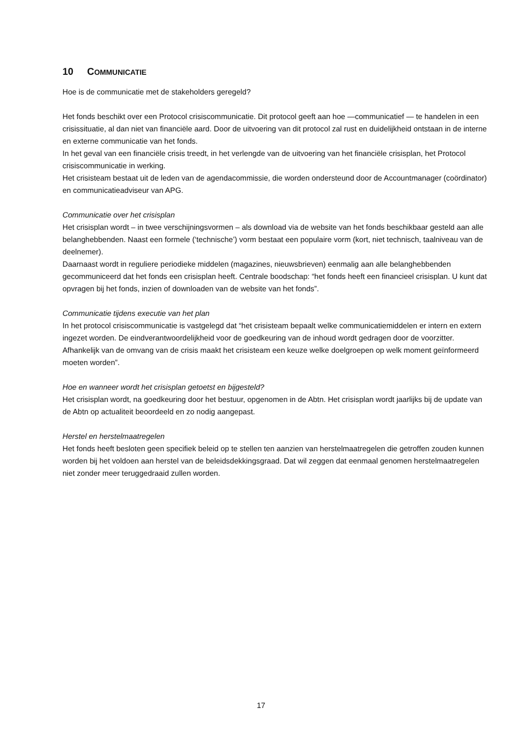10 COMMUNICATIE
Hoe is de communicatie met de stakeholders geregeld?
Het fonds beschikt over een Protocol crisiscommunicatie. Dit protocol geeft aan hoe —communicatief — te handelen in een crisissituatie, al dan niet van financiële aard. Door de uitvoering van dit protocol zal rust en duidelijkheid ontstaan in de interne en externe communicatie van het fonds.
In het geval van een financiële crisis treedt, in het verlengde van de uitvoering van het financiële crisisplan, het Protocol crisiscommunicatie in werking.
Het crisisteam bestaat uit de leden van de agendacommissie, die worden ondersteund door de Accountmanager (coördinator) en communicatieadviseur van APG.
Communicatie over het crisisplan
Het crisisplan wordt – in twee verschijningsvormen – als download via de website van het fonds beschikbaar gesteld aan alle belanghebbenden. Naast een formele (‘technische’) vorm bestaat een populaire vorm (kort, niet technisch, taalniveau van de deelnemer).
Daarnaast wordt in reguliere periodieke middelen (magazines, nieuwsbrieven) eenmalig aan alle belanghebbenden gecommuniceerd dat het fonds een crisisplan heeft. Centrale boodschap: “het fonds heeft een financieel crisisplan. U kunt dat opvragen bij het fonds, inzien of downloaden van de website van het fonds”.
Communicatie tijdens executie van het plan
In het protocol crisiscommunicatie is vastgelegd dat “het crisisteam bepaalt welke communicatiemiddelen er intern en extern ingezet worden. De eindverantwoordelijkheid voor de goedkeuring van de inhoud wordt gedragen door de voorzitter. Afhankelijk van de omvang van de crisis maakt het crisisteam een keuze welke doelgroepen op welk moment geïnformeerd moeten worden”.
Hoe en wanneer wordt het crisisplan getoetst en bijgesteld?
Het crisisplan wordt, na goedkeuring door het bestuur, opgenomen in de Abtn. Het crisisplan wordt jaarlijks bij de update van de Abtn op actualiteit beoordeeld en zo nodig aangepast.
Herstel en herstelmaatregelen
Het fonds heeft besloten geen specifiek beleid op te stellen ten aanzien van herstelmaatregelen die getroffen zouden kunnen worden bij het voldoen aan herstel van de beleidsdekkingsgraad. Dat wil zeggen dat eenmaal genomen herstelmaatregelen niet zonder meer teruggedraaid zullen worden.
17